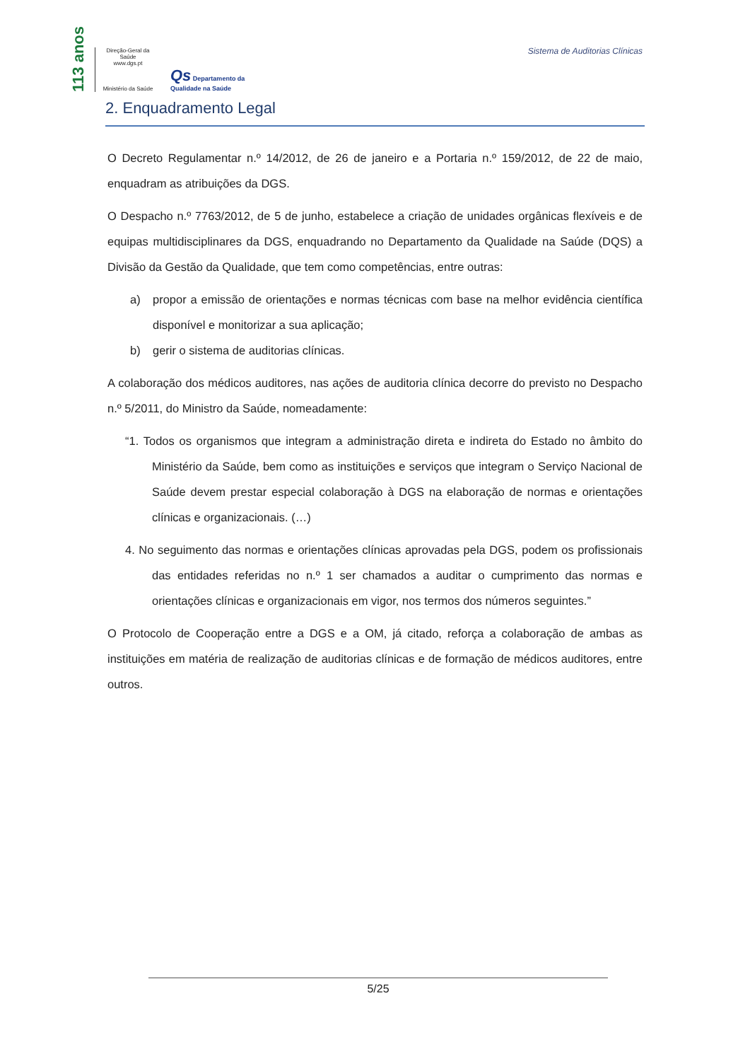113 anos
Direção-Geral da Saúde
www.dgs.pt
Ministério da Saúde
Qs Departamento da
Qualidade na Saúde
Sistema de Auditorias Clínicas
2. Enquadramento Legal
O Decreto Regulamentar n.º 14/2012, de 26 de janeiro e a Portaria n.º 159/2012, de 22 de maio, enquadram as atribuições da DGS.
O Despacho n.º 7763/2012, de 5 de junho, estabelece a criação de unidades orgânicas flexíveis e de equipas multidisciplinares da DGS, enquadrando no Departamento da Qualidade na Saúde (DQS) a Divisão da Gestão da Qualidade, que tem como competências, entre outras:
a) propor a emissão de orientações e normas técnicas com base na melhor evidência científica disponível e monitorizar a sua aplicação;
b) gerir o sistema de auditorias clínicas.
A colaboração dos médicos auditores, nas ações de auditoria clínica decorre do previsto no Despacho n.º 5/2011, do Ministro da Saúde, nomeadamente:
“1. Todos os organismos que integram a administração direta e indireta do Estado no âmbito do Ministério da Saúde, bem como as instituições e serviços que integram o Serviço Nacional de Saúde devem prestar especial colaboração à DGS na elaboração de normas e orientações clínicas e organizacionais. (…)
4. No seguimento das normas e orientações clínicas aprovadas pela DGS, podem os profissionais das entidades referidas no n.º 1 ser chamados a auditar o cumprimento das normas e orientações clínicas e organizacionais em vigor, nos termos dos números seguintes.”
O Protocolo de Cooperação entre a DGS e a OM, já citado, reforça a colaboração de ambas as instituições em matéria de realização de auditorias clínicas e de formação de médicos auditores, entre outros.
5/25